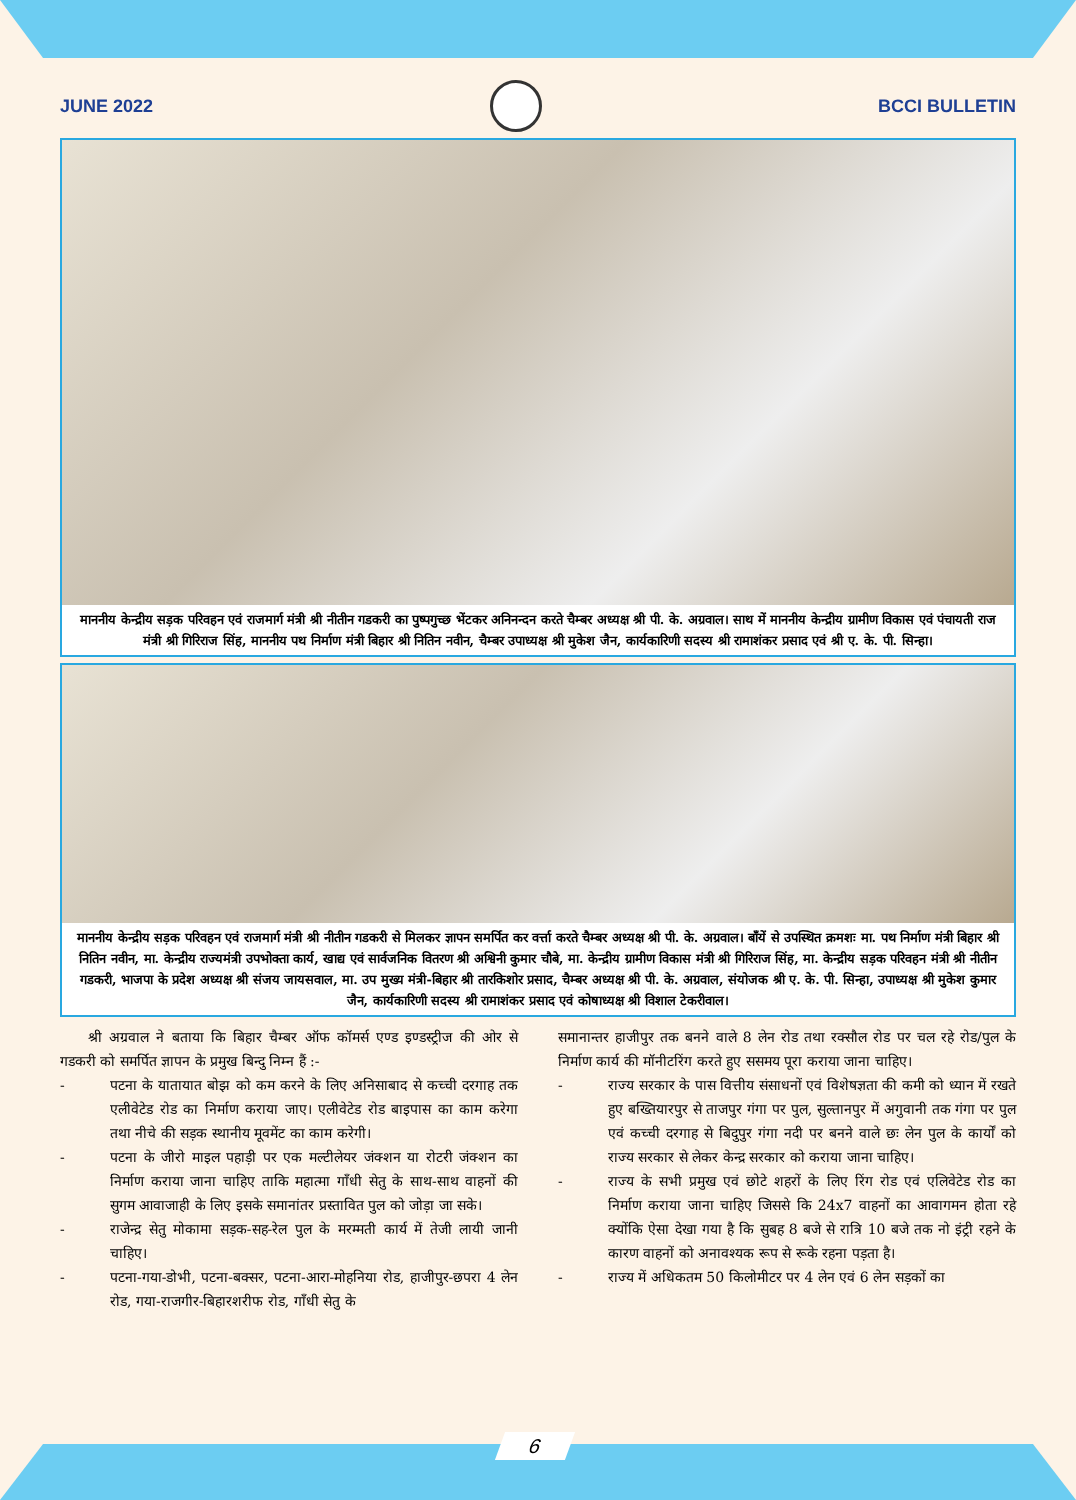JUNE 2022 BCCI BULLETIN
माननीय केन्द्रीय सड़क परिवहन एवं राजमार्ग मंत्री श्री नीतीन गडकरी का पुष्पगुच्छ भेंटकर अनिनन्दन करते चैम्बर अध्यक्ष श्री पी. के. अग्रवाल। साथ में माननीय केन्द्रीय ग्रामीण विकास एवं पंचायती राज मंत्री श्री गिरिराज सिंह, माननीय पथ निर्माण मंत्री बिहार श्री नितिन नवीन, चैम्बर उपाध्यक्ष श्री मुकेश जैन, कार्यकारिणी सदस्य श्री रामाशंकर प्रसाद एवं श्री ए. के. पी. सिन्हा।
माननीय केन्द्रीय सड़क परिवहन एवं राजमार्ग मंत्री श्री नीतीन गडकरी से मिलकर ज्ञापन समर्पित कर वर्त्ता करते चैम्बर अध्यक्ष श्री पी. के. अग्रवाल। बाँयें से उपस्थित क्रमशः मा. पथ निर्माण मंत्री बिहार श्री नितिन नवीन, मा. केन्द्रीय राज्यमंत्री उपभोक्ता कार्य, खाद्य एवं सार्वजनिक वितरण श्री अश्विनी कुमार चौबे, मा. केन्द्रीय ग्रामीण विकास मंत्री श्री गिरिराज सिंह, मा. केन्द्रीय सड़क परिवहन मंत्री श्री नीतीन गडकरी, भाजपा के प्रदेश अध्यक्ष श्री संजय जायसवाल, मा. उप मुख्य मंत्री-बिहार श्री तारकिशोर प्रसाद, चैम्बर अध्यक्ष श्री पी. के. अग्रवाल, संयोजक श्री ए. के. पी. सिन्हा, उपाध्यक्ष श्री मुकेश कुमार जैन, कार्यकारिणी सदस्य श्री रामाशंकर प्रसाद एवं कोषाध्यक्ष श्री विशाल टेकरीवाल।
  श्री अग्रवाल ने बताया कि बिहार चैम्बर ऑफ कॉमर्स एण्ड इण्डस्ट्रीज की ओर से गडकरी को समर्पित ज्ञापन के प्रमुख बिन्दु निम्न हैं :-
- पटना के यातायात बोझ को कम करने के लिए अनिसाबाद से कच्ची दरगाह तक एलीवेटेड रोड का निर्माण कराया जाए। एलीवेटेड रोड बाइपास का काम करेगा तथा नीचे की सड़क स्थानीय मूवमेंट का काम करेगी।
- पटना के जीरो माइल पहाड़ी पर एक मल्टीलेयर जंक्शन या रोटरी जंक्शन का निर्माण कराया जाना चाहिए ताकि महात्मा गाँधी सेतु के साथ-साथ वाहनों की सुगम आवाजाही के लिए इसके समानांतर प्रस्तावित पुल को जोड़ा जा सके।
- राजेन्द्र सेतु मोकामा सड़क-सह-रेल पुल के मरम्मती कार्य में तेजी लायी जानी चाहिए।
- पटना-गया-डोभी, पटना-बक्सर, पटना-आरा-मोहनिया रोड, हाजीपुर-छपरा 4 लेन रोड, गया-राजगीर-बिहारशरीफ रोड, गाँधी सेतु के
समानान्तर हाजीपुर तक बनने वाले 8 लेन रोड तथा रक्सौल रोड पर चल रहे रोड/पुल के निर्माण कार्य की मॉनीटरिंग करते हुए ससमय पूरा कराया जाना चाहिए।
- राज्य सरकार के पास वित्तीय संसाधनों एवं विशेषज्ञता की कमी को ध्यान में रखते हुए बख्तियारपुर से ताजपुर गंगा पर पुल, सुल्तानपुर में अगुवानी तक गंगा पर पुल एवं कच्ची दरगाह से बिदुपुर गंगा नदी पर बनने वाले छः लेन पुल के कार्यों को राज्य सरकार से लेकर केन्द्र सरकार को कराया जाना चाहिए।
- राज्य के सभी प्रमुख एवं छोटे शहरों के लिए रिंग रोड एवं एलिवेटेड रोड का निर्माण कराया जाना चाहिए जिससे कि 24x7 वाहनों का आवागमन होता रहे क्योंकि ऐसा देखा गया है कि सुबह 8 बजे से रात्रि 10 बजे तक नो इंट्री रहने के कारण वाहनों को अनावश्यक रूप से रूके रहना पड़ता है।
- राज्य में अधिकतम 50 किलोमीटर पर 4 लेन एवं 6 लेन सड़कों का
6